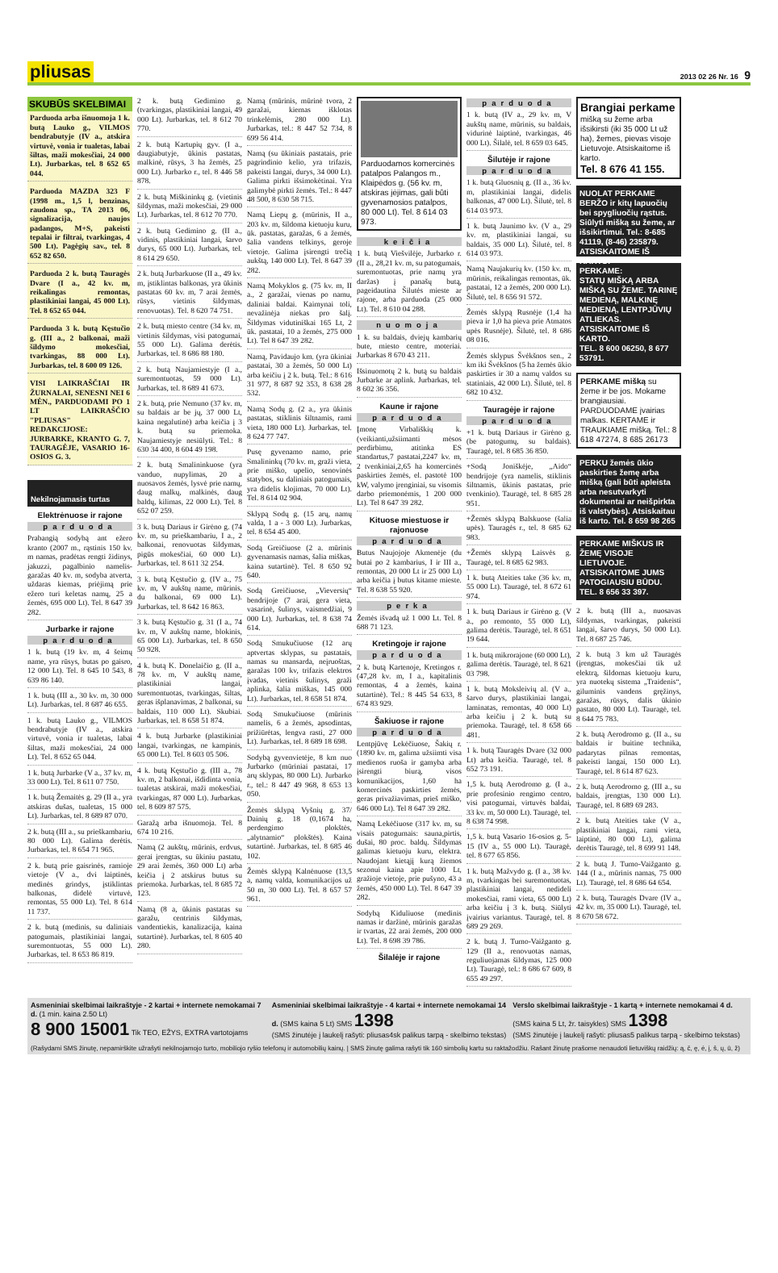pliusas 2013 02 26 Nr. 16 9
SKUBŪS SKELBIMAI
Parduoda arba išnuomoja 1 k. butą Lauko g., VILMOS bendrabutyje (IV a., atskira virtuvė, vonia ir tualetas, labai šiltas, maži mokesčiai, 24 000 Lt). Jurbarkas, tel. 8 652 65 044.
Parduoda MAZDA 323 F (1998 m., 1,5 l, benzinas, raudona sp., TA 2013 06, signalizacija, naujos padangos, M+S, pakeisti tepalai ir filtrai, tvarkingas, 4 500 Lt). Pagėgių sav., tel. 8 652 82 650.
Parduoda 2 k. butą Tauragės Dvare (I a., 42 kv. m, reikalingas remontas, plastikiniai langai, 45 000 Lt). Tel. 8 652 65 044.
Parduoda 3 k. butą Kęstučio g. (III a., 2 balkonai, maži šildymo mokesčiai, tvarkingas, 88 000 Lt). Jurbarkas, tel. 8 600 09 126.
VISI LAIKRAŠČIAI IR ŽURNALAI, SENESNI NEI 6 MĖN., PARDUODAMI PO 1 LT LAIKRAŠČIO "PLIUSAS" REDAKCIJOSE: JURBARKE, KRANTO G. 7, TAURAGĖJE, VASARIO 16-OSIOS G. 3.
Nekilnojamasis turtas
Elektrėnuose ir rajone
parduoda
Prabangią sodybą ant ežero kranto (2007 m., rąstinis 150 kv. m namas, pradėtas rengti židinys, jakuzzi, pagalbinio namelis-garažas 40 kv. m, sodyba atverta, uždaras kiemas, priėjimą prie ežero turi keletas namų, 25 a žemės, 695 000 Lt). Tel. 8 647 39 282.
Jurbarke ir rajone
parduoda
1 k. butą (19 kv. m, 4 šeimų name, yra rūsys, butas po gaisro, 12 000 Lt). Tel. 8 645 10 543, 8 639 86 140.
1 k. butą (III a., 30 kv. m, 30 000 Lt). Jurbarkas, tel. 8 687 46 655.
1 k. butą Lauko g., VILMOS bendrabutyje (IV a., atskira virtuvė, vonia ir tualetas, labai šiltas, maži mokesčiai, 24 000 Lt). Tel. 8 652 65 044.
1 k. butą Jurbarke (V a., 37 kv. m, 33 000 Lt). Tel. 8 611 07 750.
1 k. butą Žemaitės g. 29 (II a., yra atskiras dušas, tualetas, 15 000 Lt). Jurbarkas, tel. 8 689 87 070.
2 k. butą (III a., su prieškambariu, 80 000 Lt). Galima derėtis. Jurbarkas, tel. 8 654 71 965.
2 k. butą prie gaisrinės, ramioje vietoje (V a., dvi laiptinės, medinės grindys, įstiklintas balkonas, didelė virtuvė, remontas, 55 000 Lt). Tel. 8 614 11 737.
2 k. butą (medinis, su daliniais patogumais, plastikiniai langai, suremontuotas, 55 000 Lt). Jurbarkas, tel. 8 653 86 819.
2 k. butą Gedimino g. (tvarkingas, plastikiniai langai, 49 000 Lt). Jurbarkas, tel. 8 612 70 770.
2 k. butą Kartupių gyv. (I a., daugiabutyje, ūkinis pastatas, malkinė, rūsys, 3 ha žemės, 25 000 Lt). Jurbarko r., tel. 8 446 58 878.
2 k. butą Miškininkų g. (vietinis šildymas, maži mokesčiai, 29 000 Lt). Jurbarkas, tel. 8 612 70 770.
2 k. butą Gedimino g. (II a., vidinis, plastikiniai langai, šarvo durys, 65 000 Lt). Jurbarkas, tel. 8 614 29 650.
2 k. butą Jurbarkuose (II a., 49 kv. m, įstiklintas balkonas, yra ūkinis pastatas 60 kv. m, 7 arai žemės, rūsys, vietinis šildymas, renovuotas). Tel. 8 620 74 751.
2 k. butą miesto centre (34 kv. m, vietinis šildymas, visi patogumai, 55 000 Lt). Galima derėtis. Jurbarkas, tel. 8 686 88 180.
2 k. butą Naujamiestyje (I a., suremontuotas, 59 000 Lt). Jurbarkas, tel. 8 689 41 673.
2 k. butą, prie Nemuno (37 kv. m, su baldais ar be jų, 37 000 Lt, kaina negalutinė) arba keičia į 3 k. butą su priemoka. Naujamiestyje nesiūlyti. Tel.: 8 630 34 400, 8 604 49 198.
2 k. butą Smalininkuose (yra vanduo, nupylimas, 20 a nuosavos žemės, lysvė prie namų, daug malkų, malkinės, daug baldų, kilimas, 22 000 Lt). Tel. 8 652 07 259.
3 k. butą Dariaus ir Girėno g. (74 kv. m, su prieškambariu, I a., 2 balkonai, renovuotas šildymas, pigūs mokesčiai, 60 000 Lt). Jurbarkas, tel. 8 611 32 254.
3 k. butą Kęstučio g. (IV a., 75 kv. m, V aukštų name, mūrinis, du balkonai, 69 000 Lt). Jurbarkas, tel. 8 642 16 863.
3 k. butą Kęstučio g. 31 (I a., 74 kv. m, V aukštų name, blokinis, 65 000 Lt). Jurbarkas, tel. 8 650 50 928.
4 k. butą K. Donelaičio g. (II a., 78 kv. m, V aukštų name, plastikiniai langai, suremontuotas, tvarkingas, šiltas, geras išplanavimas, 2 balkonai, su baldais, 110 000 Lt). Skubiai. Jurbarkas, tel. 8 658 51 874.
4 k. butą Jurbarke (plastikiniai langai, tvarkingas, ne kampinis, 65 000 Lt). Tel. 8 603 05 506.
4 k. butą Kęstučio g. (III a., 78 kv. m, 2 balkonai, išdidinta vonia, tualetas atskirai, maži mokesčiai, tvarkingas, 87 000 Lt). Jurbarkas, tel. 8 609 87 575.
Garažą arba išnuomoja. Tel. 8 674 10 216.
Namą (2 aukštų, mūrinis, erdvus, gerai įrengtas, su ūkiniu pastatu, 29 arai žemės, 360 000 Lt) arba keičia į 2 atskirus butus su priemoka. Jurbarkas, tel. 8 685 72 123.
Namą (8 a, ūkinis pastatas su garažu, centrinis šildymas, vandentiekis, kanalizacija, kaina sutartinė). Jurbarkas, tel. 8 605 40 280.
Namą (mūrinis, mūrinė tvora, 2 garažai, kiemas išklotas trinkelėmis, 280 000 Lt). Jurbarkas, tel.: 8 447 52 734, 8 699 56 414.
Namą (su ūkiniais pastatais, prie pagrindinio kelio, yra trifazis, pakeisti langai, durys, 34 000 Lt). Galima pirkti išsimokėtinai. Yra galimybė pirkti žemės. Tel.: 8 447 48 500, 8 630 58 715.
Namą Liepų g. (mūrinis, II a., 203 kv. m, šildoma kietuoju kuru, ūk. pastatas, garažas, 6 a žemės, šalia vandens telkinys, geroje vietoje. Galima įsirengti trečią aukštą, 140 000 Lt). Tel. 8 647 39 282.
Namą Mokyklos g. (75 kv. m, II a., 2 garažai, vienas po namu, daliniai baldai. Kaimynai toli, nevažinėja niekas pro šalį. Šildymas vidutiniškai 165 Lt, 2 ūk. pastatai, 10 a žemės, 275 000 Lt). Tel 8 647 39 282.
Namą, Pavidaujo km. (yra ūkiniai pastatai, 30 a žemės, 50 000 Lt) arba keičiu į 2 k. butą. Tel.: 8 616 31 977, 8 687 92 353, 8 638 28 532.
Namą Sodų g. (2 a., yra ūkinis pastatas, stiklinis šiltnamis, rami vieta, 180 000 Lt). Jurbarkas, tel. 8 624 77 747.
Pusę gyvenamo namo, prie Smalininkų (70 kv. m, graži vieta, prie miško, upelio, senovinės statybos, su daliniais patogumais, yra didelis klojimas, 70 000 Lt). Tel. 8 614 02 904.
Sklypą Sodų g. (15 arų, namų valda, 1 a - 3 000 Lt). Jurbarkas, tel. 8 654 45 400.
Sodą Greičiuose (2 a. mūrinis gyvenamasis namas, šalia miškas, kaina sutartinė). Tel. 8 650 92 640.
Sodą Greičiuose, „Vieversių“ bendrijoje (7 arai, gera vieta, vasarinė, šulinys, vaismedžiai, 9 000 Lt). Jurbarkas, tel. 8 638 74 614.
Sodą Smukučiuose (12 arų aptvertas sklypas, su pastatais, namas su mansarda, neįruoštas, garažas 100 kv, trifazis elektros įvadas, vietinis šulinys, graži aplinka, šalia miškas, 145 000 Lt). Jurbarkas, tel. 8 658 51 874.
Sodą Smukučiuose (mūrinis namelis, 6 a žemės, apsodintas, prižiūrėtas, lengva rasti, 27 000 Lt). Jurbarkas, tel. 8 689 18 698.
Sodybą gyvenvietėje, 8 km nuo Jurbarko (mūriniai pastatai, 17 arų sklypas, 80 000 Lt). Jurbarko r., tel.: 8 447 49 968, 8 653 13 050.
Žemės sklypą Vyšnių g. 37/ Dainių g. 18 (0,1674 ha, perdengimo plokštės, „alytnamio“ plokštės). Kaina sutartinė. Jurbarkas, tel. 8 685 46 102.
Žemės sklypą Kalnėnuose (13,5 a, namų valda, komunikacijos už 50 m, 30 000 Lt). Tel. 8 657 57 961.
Parduodamos komercinės patalpos Palangos m., Klaipėdos g. (56 kv. m, atskiras įėjimas, gali būti gyvenamosios patalpos, 80 000 Lt). Tel. 8 614 03 973.
keičia
1 k. butą Viešvilėje, Jurbarko r. (II a., 28,21 kv. m, su patogumais, suremontuotas, prie namų yra daržas) į panašų butą, pageidautina Šilutės mieste ar rajone, arba parduoda (25 000 Lt). Tel. 8 610 04 288.
nuomoja
1 k. su baldais, dviejų kambarių bute, miesto centre, moteriai. Jurbarkas 8 670 43 211.
Išsinuomotų 2 k. butą su baldais Jurbarke ar aplink. Jurbarkas, tel. 8 602 36 356.
Kaune ir rajone
parduoda
Įmonę Virbališkių k. (veikianti,užsiimanti mėsos perdirbimu, atitinka ES standartus,7 pastatai,2247 kv. m, 2 tvenkiniai,2,65 ha komercinės paskirties žemės, el. pastotė 100 kW, valymo įrenginiai, su visomis darbo priemonėmis, 1 200 000 Lt). Tel 8 647 39 282.
Kituose miestuose ir rajonuose
parduoda
Butus Naujojoje Akmenėje (du butai po 2 kambarius, I ir III a., remontas, 20 000 Lt ir 25 000 Lt) arba keičia į butus kitame mieste. Tel. 8 638 55 920.
perka
Žemės išvadą už 1 000 Lt. Tel. 8 688 71 123.
Kretingoje ir rajone
parduoda
2 k. butą Kartenoje, Kretingos r. (47,28 kv. m, I a., kapitalinis remontas, 4 a žemės, kaina sutartinė). Tel.: 8 445 54 633, 8 674 83 929.
Šakiuose ir rajone
parduoda
Lentpjūvę Lekėčiuose, Šakių r. (1890 kv. m, galima užsiimti visa medienos ruoša ir gamyba arba įsirengti biurą, visos komunikacijos, 1,60 ha komercinės paskirties žemės, geras privažiavimas, prieš miško, 646 000 Lt). Tel 8 647 39 282.
Namą Lekėčiuose (317 kv. m, su visais patogumais: sauna,pirtis, dušai, 80 proc. baldų. Šildymas galimas kietuoju kuru, elektra. Naudojant kietąjį kurą žiemos sezonui kaina apie 1000 Lt, gražioje vietoje, prie pušyno, 43 a žemės, 450 000 Lt). Tel. 8 647 39 282.
Sodybą Kiduliuose (medinis namas ir daržinė, mūrinis garažas ir tvartas, 22 arai žemės, 200 000 Lt). Tel. 8 698 39 786.
Šilalėje ir rajone
parduoda
1 k. butą (IV a., 29 kv. m, V aukštų name, mūrinis, su baldais, vidurinė laiptinė, tvarkingas, 46 000 Lt). Šilalė, tel. 8 659 03 645.
Šilutėje ir rajone
parduoda
1 k. butą Gluosnių g. (II a., 36 kv. m, plastikiniai langai, didelis balkonas, 47 000 Lt). Šilutė, tel. 8 614 03 973.
1 k. butą Jaunimo kv. (V a., 29 kv. m, plastikiniai langai, su baldais, 35 000 Lt). Šilutė, tel. 8 614 03 973.
Namą Naujakurių kv. (150 kv. m, mūrinis, reikalingas remontas, ūk. pastatai, 12 a žemės, 200 000 Lt). Šilutė, tel. 8 656 91 572.
Žemės sklypą Rusnėje (1,4 ha pieva ir 1,0 ha pieva prie Atmatos upės Rusnėje). Šilutė, tel. 8 686 08 016.
Žemės sklypus Švėkšnos sen., 2 km iki Švėkšnos (5 ha žemės ūkio paskirties ir 30 a namų valdos su statiniais, 42 000 Lt). Šilutė, tel. 8 682 10 432.
Tauragėje ir rajone
parduoda
+1 k. butą Dariaus ir Girėno g. (be patogumų, su baldais). Tauragė, tel. 8 685 36 850.
+Sodą Joniškėje, „Aido“ bendrijoje (yra namelis, stiklinis šiltnamis, ūkinis pastatas, prie tvenkinio). Tauragė, tel. 8 685 28 951.
+Žemės sklypą Balskuose (šalia upės). Tauragės r., tel. 8 685 62 983.
+Žemės sklypą Laisvės g. Tauragė, tel. 8 685 62 983.
1 k. butą Ateities take (36 kv. m, 55 000 Lt). Tauragė, tel. 8 672 61 974.
1 k. butą Dariaus ir Girėno g. (V a., po remonto, 55 000 Lt), galima derėtis. Tauragė, tel. 8 651 19 644.
1 k. butą mikrorajone (60 000 Lt), galima derėtis. Tauragė, tel. 8 621 03 798.
1 k. butą Moksleivių al. (V a., šarvo durys, plastikiniai langai, laminatas, remontas, 40 000 Lt) arba keičiu į 2 k. butą su priemoka. Tauragė, tel. 8 658 66 481.
1 k. butą Tauragės Dvare (32 000 Lt) arba keičia. Tauragė, tel. 8 652 73 191.
1,5 k. butą Aerodromo g. (I a., prie profesinio rengimo centro, visi patogumai, virtuvės baldai, 33 kv. m, 50 000 Lt). Tauragė, tel. 8 638 74 998.
1,5 k. butą Vasario 16-osios g. 5-15 (IV a., 55 000 Lt). Tauragė, tel. 8 677 65 856.
1 k. butą Mažvydo g. (I a., 38 kv. m, tvarkingas bei suremontuotas, plastikiniai langai, nedideli mokesčiai, rami vieta, 65 000 Lt) arba keičiu į 3 k. butą. Siūlyti įvairius variantus. Tauragė, tel. 8 689 29 269.
2 k. butą J. Tumo-Vaižganto g. 129 (II a., renovuotas namas, reguliuojamas šildymas, 125 000 Lt). Tauragė, tel.: 8 686 67 609, 8 655 49 297.
Brangiai perkame
mišką su žeme arba išsikirsti (iki 35 000 Lt už ha), žemes, pievas visoje Lietuvoje. Atsiskaitome iš karto.
Tel. 8 676 41 155.
NUOLAT PERKAME BERŽO ir kitų lapuočių bei spygliuočių rąstus. Siūlyti mišką su žeme, ar išsikirtimui. Tel.: 8-685 41119, (8-46) 235879. ATSISKAITOME IŠ KARTO.
PERKAME:
STATŲ MIŠKĄ ARBA MIŠKĄ SU ŽEME. TARINĘ MEDIENĄ, MALKINĘ MEDIENĄ, LENTPJŪVIŲ ATLIEKAS.
ATSISKAITOME IŠ KARTO.
TEL. 8 600 06250, 8 677 53791.
PERKAME mišką su žeme ir be jos. Mokame brangiausiai. PARDUODAME įvairias malkas. KERTAME ir TRAUKIAME mišką. Tel.: 8 618 47274, 8 685 26173
PERKU žemės ūkio paskirties žemę arba mišką (gali būti apleista arba nesutvarkyti dokumentai ar neišpirkta iš valstybės). Atsiskaitau iš karto. Tel. 8 659 98 265
PERKAME MIŠKUS IR ŽEMĘ VISOJE LIETUVOJE. ATSISKAITOME JUMS PATOGIAUSIU BŪDU. TEL. 8 656 33 397.
2 k. butą (III a., nuosavas šildymas, tvarkingas, pakeisti langai, šarvo durys, 50 000 Lt). Tel. 8 687 25 746.
2 k. butą 3 km už Tauragės (įrengtas, mokesčiai tik už elektrą, šildomas kietuoju kuru, yra nuotekų sistema „Traidenis“, giluminis vandens gręžinys, garažas, rūsys, dalis ūkinio pastato, 80 000 Lt). Tauragė, tel. 8 644 75 783.
2 k. butą Aerodromo g. (II a., su baldais ir buitine technika, padarytas pilnas remontas, pakeisti langai, 150 000 Lt). Tauragė, tel. 8 614 87 623.
2 k. butą Aerodromo g. (III a., su baldais, įrengtas, 130 000 Lt). Tauragė, tel. 8 689 69 283.
2 k. butą Ateities take (V a., plastikiniai langai, rami vieta, laiptinė, 80 000 Lt), galima derėtis Tauragė, tel. 8 699 91 148.
2 k. butą J. Tumo-Vaižganto g. 144 (I a., mūrinis namas, 75 000 Lt). Tauragė, tel. 8 686 64 654.
2 k. butą, Tauragės Dvare (IV a., 42 kv. m, 35 000 Lt). Tauragė, tel. 8 670 58 672.
Asmeniniai skelbimai laikraštyje - 2 kartai + internete nemokamai 7 d. (1 min. kaina 2.50 Lt)
8 900 15001 Tik TEO, EŽYS, EXTRA vartotojams
Asmeniniai skelbimai laikraštyje - 4 kartai + internete nemokamai 14 d. (SMS kaina 5 Lt) SMS 1398
(SMS žinutėje į laukelį rašyti: pliusas4sk palikus tarpą - skelbimo tekstas)
Verslo skelbimai laikraštyje - 1 kartą + internete nemokamai 4 d. (SMS kaina 5 Lt, žr. taisykles) SMS 1398
(SMS žinutėje į laukelį rašyti: pliusas5 palikus tarpą - skelbimo tekstas)
(Rašydami SMS žinutę, nepamirškite užrašyti nekilnojamojo turto, mobiliojo ryšio telefonų ir automobilių kainų. | SMS žinutę galima rašyti tik 160 simbolių kartu su raktažodžiu. Rašant žinutę prašome nenaudoti lietuviškų raidžių: ą, č, ę, ė, į, š, ų, ū, ž)